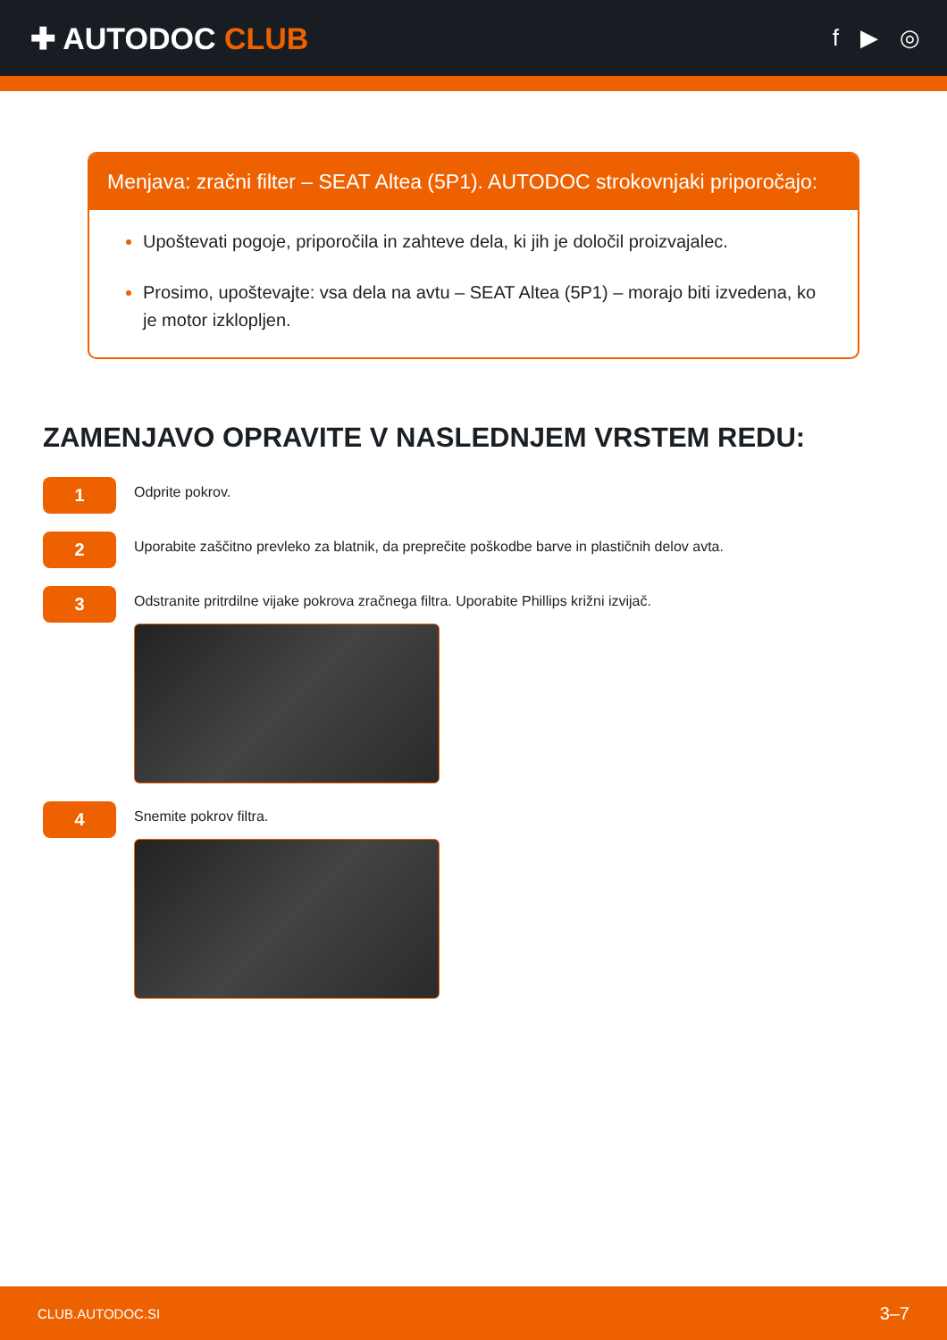✚ AUTODOC CLUB
f ▶ ◎
Menjava: zračni filter – SEAT Altea (5P1). AUTODOC strokovnjaki priporočajo:
Upoštevati pogoje, priporočila in zahteve dela, ki jih je določil proizvajalec.
Prosimo, upoštevajte: vsa dela na avtu – SEAT Altea (5P1) – morajo biti izvedena, ko je motor izklopljen.
ZAMENJAVO OPRAVITE V NASLEDNJEM VRSTEM REDU:
1
Odprite pokrov.
2
Uporabite zaščitno prevleko za blatnik, da preprečite poškodbe barve in plastičnih delov avta.
3
Odstranite pritrdilne vijake pokrova zračnega filtra. Uporabite Phillips križni izvijač.
4
Snemite pokrov filtra.
CLUB.AUTODOC.SI 3–7